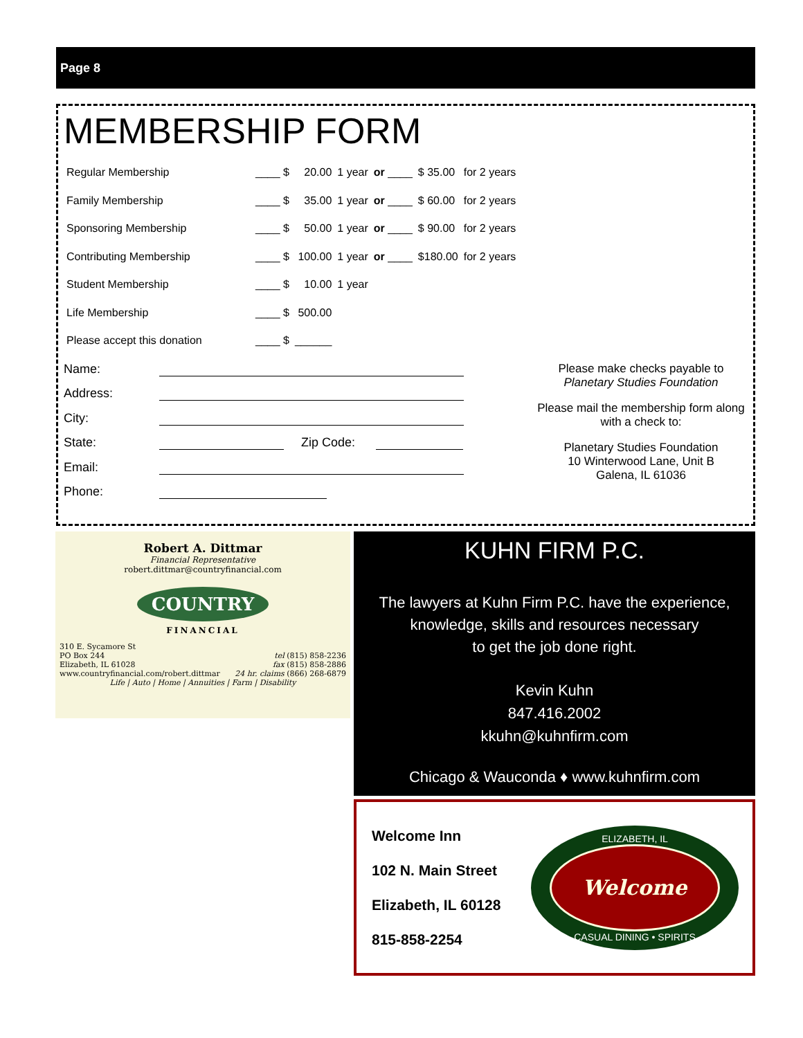Page 8
MEMBERSHIP FORM
| Regular Membership | ____ $ | 20.00 | 1 year | or ____ | $ 35.00 | for 2 years |
| Family Membership | ____ $ | 35.00 | 1 year | or ____ | $ 60.00 | for 2 years |
| Sponsoring Membership | ____ $ | 50.00 | 1 year | or ____ | $ 90.00 | for 2 years |
| Contributing Membership | ____ $ | 100.00 | 1 year | or ____ | $180.00 | for 2 years |
| Student Membership | ____ $ | 10.00 | 1 year | | | |
| Life Membership | ____ $ | 500.00 | | | | |
| Please accept this donation | ____ $ | ______ | | | | |
Name:
Address:
City:
State: Zip Code:
Email:
Phone:
Please make checks payable to
Planetary Studies Foundation
Please mail the membership form along with a check to:
Planetary Studies Foundation
10 Winterwood Lane, Unit B
Galena, IL 61036
Robert A. Dittmar
Financial Representative
robert.dittmar@countryfinancial.com
COUNTRY
FINANCIAL
310 E. Sycamore St
PO Box 244
Elizabeth, IL 61028
www.countryfinancial.com/robert.dittmar
tel (815) 858-2236
fax (815) 858-2886
24 hr. claims (866) 268-6879
Life | Auto | Home | Annuities | Farm | Disability
KUHN FIRM P.C.
The lawyers at Kuhn Firm P.C. have the experience,
knowledge, skills and resources necessary
to get the job done right.
Kevin Kuhn
847.416.2002
kkuhn@kuhnfirm.com
Chicago & Wauconda ♦ www.kuhnfirm.com
Welcome Inn
102 N. Main Street
Elizabeth, IL 60128
815-858-2254
ELIZABETH, IL
Welcome
CASUAL DINING • SPIRITS